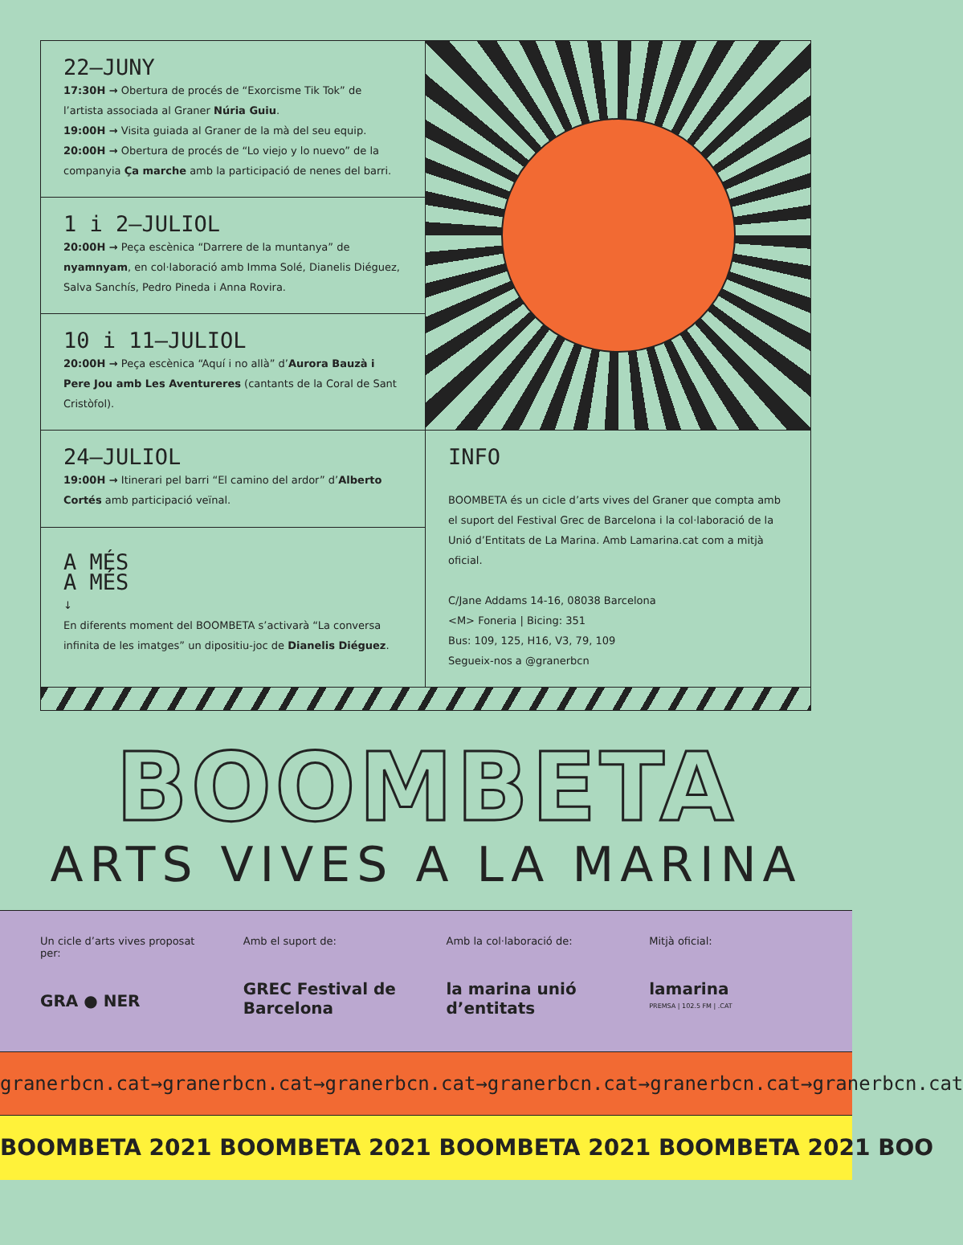22—JUNY
17:30H → Obertura de procés de “Exorcisme Tik Tok” de l’artista associada al Graner Núria Guiu.
19:00H → Visita guiada al Graner de la mà del seu equip.
20:00H → Obertura de procés de “Lo viejo y lo nuevo” de la companyia Ça marche amb la participació de nenes del barri.
1 i 2—JULIOL
20:00H → Peça escènica “Darrere de la muntanya” de nyamnyam, en col·laboració amb Imma Solé, Dianelis Diéguez, Salva Sanchís, Pedro Pineda i Anna Rovira.
10 i 11—JULIOL
20:00H → Peça escènica “Aquí i no allà” d’Aurora Bauzà i Pere Jou amb Les Aventureres (cantants de la Coral de Sant Cristòfol).
24—JULIOL
19:00H → Itinerari pel barri “El camino del ardor” d’Alberto Cortés amb participació veïnal.
A MÉS
A MÉS
↓
En diferents moment del BOOMBETA s’activarà “La conversa infinita de les imatges” un dipositiu-joc de Dianelis Diéguez.
INFO
BOOMBETA és un cicle d’arts vives del Graner que compta amb el suport del Festival Grec de Barcelona i la col·laboració de la Unió d’Entitats de La Marina. Amb Lamarina.cat com a mitjà oficial.
C/Jane Addams 14-16, 08038 Barcelona
<M> Foneria | Bicing: 351
Bus: 109, 125, H16, V3, 79, 109
Segueix-nos a @granerbcn
BOOMBETA
ARTS VIVES A LA MARINA
Un cicle d’arts vives proposat per:
GRA ● NER
Amb el suport de:
GREC Festival de Barcelona
Amb la col·laboració de:
la marina unió d’entitats
Mitjà oficial:
lamarina
PREMSA | 102.5 FM | .CAT
granerbcn.cat→granerbcn.cat→granerbcn.cat→granerbcn.cat→granerbcn.cat→granerbcn.cat
BOOMBETA 2021 BOOMBETA 2021 BOOMBETA 2021 BOOMBETA 2021 BOO